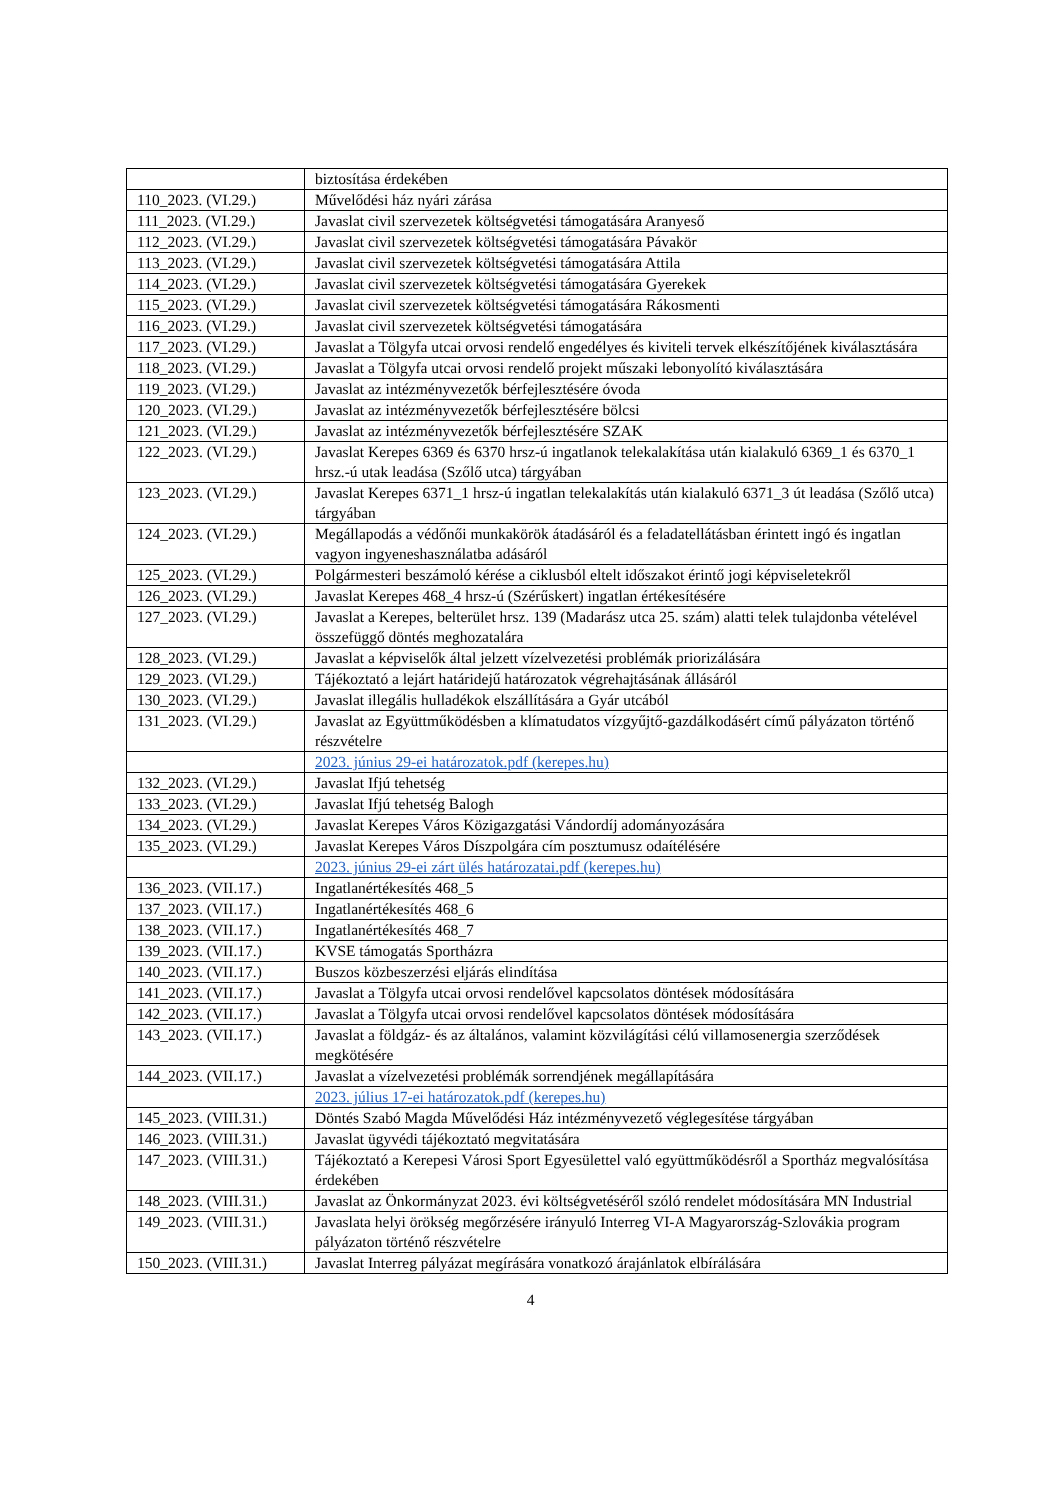| | biztosítása érdekében |
| 110_2023. (VI.29.) | Művelődési ház nyári zárása |
| 111_2023. (VI.29.) | Javaslat civil szervezetek költségvetési támogatására Aranyeső |
| 112_2023. (VI.29.) | Javaslat civil szervezetek költségvetési támogatására Pávakör |
| 113_2023. (VI.29.) | Javaslat civil szervezetek költségvetési támogatására Attila |
| 114_2023. (VI.29.) | Javaslat civil szervezetek költségvetési támogatására Gyerekek |
| 115_2023. (VI.29.) | Javaslat civil szervezetek költségvetési támogatására Rákosmenti |
| 116_2023. (VI.29.) | Javaslat civil szervezetek költségvetési támogatására |
| 117_2023. (VI.29.) | Javaslat a Tölgyfa utcai orvosi rendelő engedélyes és kiviteli tervek elkészítőjének kiválasztására |
| 118_2023. (VI.29.) | Javaslat a Tölgyfa utcai orvosi rendelő projekt műszaki lebonyolító kiválasztására |
| 119_2023. (VI.29.) | Javaslat az intézményvezetők bérfejlesztésére óvoda |
| 120_2023. (VI.29.) | Javaslat az intézményvezetők bérfejlesztésére bölcsi |
| 121_2023. (VI.29.) | Javaslat az intézményvezetők bérfejlesztésére SZAK |
| 122_2023. (VI.29.) | Javaslat Kerepes 6369 és 6370 hrsz-ú ingatlanok telekalakítása után kialakuló 6369_1 és 6370_1 hrsz.-ú utak leadása (Szőlő utca) tárgyában |
| 123_2023. (VI.29.) | Javaslat Kerepes 6371_1 hrsz-ú ingatlan telekalakítás után kialakuló 6371_3 út leadása (Szőlő utca) tárgyában |
| 124_2023. (VI.29.) | Megállapodás a védőnői munkakörök átadásáról és a feladatellátásban érintett ingó és ingatlan vagyon ingyeneshasználatba adásáról |
| 125_2023. (VI.29.) | Polgármesteri beszámoló kérése a ciklusból eltelt időszakot érintő jogi képviseletekről |
| 126_2023. (VI.29.) | Javaslat Kerepes 468_4 hrsz-ú (Szérűskert) ingatlan értékesítésére |
| 127_2023. (VI.29.) | Javaslat a Kerepes, belterület hrsz. 139 (Madarász utca 25. szám) alatti telek tulajdonba vételével összefüggő döntés meghozatalára |
| 128_2023. (VI.29.) | Javaslat a képviselők által jelzett vízelvezetési problémák priorizálására |
| 129_2023. (VI.29.) | Tájékoztató a lejárt határidejű határozatok végrehajtásának állásáról |
| 130_2023. (VI.29.) | Javaslat illegális hulladékok elszállítására a Gyár utcából |
| 131_2023. (VI.29.) | Javaslat az Együttműködésben a klímatudatos vízgyűjtő-gazdálkodásért című pályázaton történő részvételre |
| | 2023. június 29-ei határozatok.pdf (kerepes.hu) |
| 132_2023. (VI.29.) | Javaslat Ifjú tehetség |
| 133_2023. (VI.29.) | Javaslat Ifjú tehetség Balogh |
| 134_2023. (VI.29.) | Javaslat Kerepes Város Közigazgatási Vándordíj adományozására |
| 135_2023. (VI.29.) | Javaslat Kerepes Város Díszpolgára cím posztumusz odaítélésére |
| | 2023. június 29-ei zárt ülés határozatai.pdf (kerepes.hu) |
| 136_2023. (VII.17.) | Ingatlanértékesítés 468_5 |
| 137_2023. (VII.17.) | Ingatlanértékesítés 468_6 |
| 138_2023. (VII.17.) | Ingatlanértékesítés 468_7 |
| 139_2023. (VII.17.) | KVSE támogatás Sportházra |
| 140_2023. (VII.17.) | Buszos közbeszerzési eljárás elindítása |
| 141_2023. (VII.17.) | Javaslat a Tölgyfa utcai orvosi rendelővel kapcsolatos döntések módosítására |
| 142_2023. (VII.17.) | Javaslat a Tölgyfa utcai orvosi rendelővel kapcsolatos döntések módosítására |
| 143_2023. (VII.17.) | Javaslat a földgáz- és az általános, valamint közvilágítási célú villamosenergia szerződések megkötésére |
| 144_2023. (VII.17.) | Javaslat a vízelvezetési problémák sorrendjének megállapítására |
| | 2023. július 17-ei határozatok.pdf (kerepes.hu) |
| 145_2023. (VIII.31.) | Döntés Szabó Magda Művelődési Ház intézményvezető véglegesítése tárgyában |
| 146_2023. (VIII.31.) | Javaslat ügyvédi tájékoztató megvitatására |
| 147_2023. (VIII.31.) | Tájékoztató a Kerepesi Városi Sport Egyesülettel való együttműködésről a Sportház megvalósítása érdekében |
| 148_2023. (VIII.31.) | Javaslat az Önkormányzat 2023. évi költségvetéséről szóló rendelet módosítására MN Industrial |
| 149_2023. (VIII.31.) | Javaslata helyi örökség megőrzésére irányuló Interreg VI-A Magyarország-Szlovákia program pályázaton történő részvételre |
| 150_2023. (VIII.31.) | Javaslat Interreg pályázat megírására vonatkozó árajánlatok elbírálására |
4